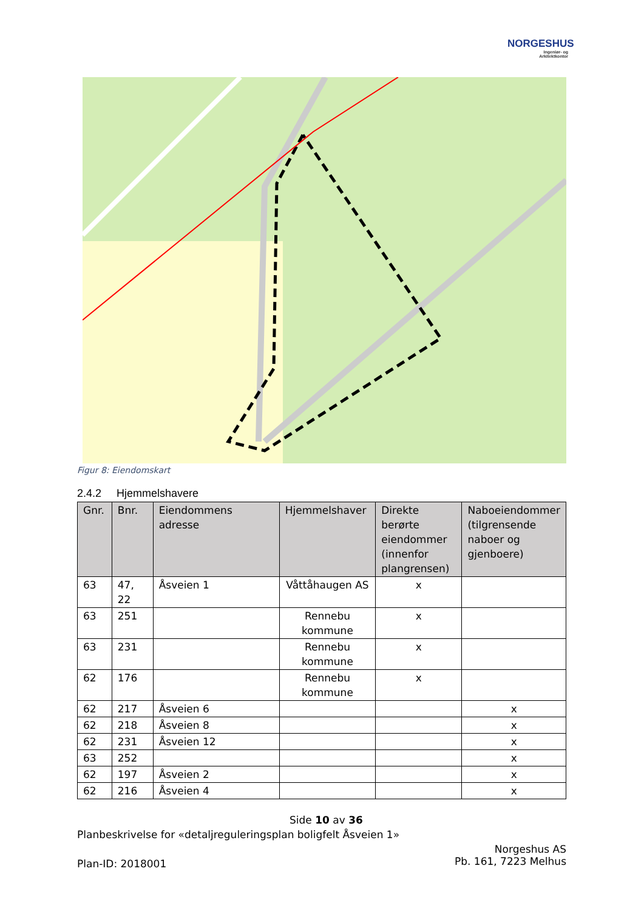NORGESHUS
Ingeniør- og
Arkitektkontor
Figur 8: Eiendomskart
2.4.2 Hjemmelshavere
| Gnr. | Bnr. | Eiendommens adresse | Hjemmelshaver | Direkte berørte eiendommer (innenfor plangrensen) | Naboeiendommer (tilgrensende naboer og gjenboere) |
| --- | --- | --- | --- | --- | --- |
| 63 | 47, 22 | Åsveien 1 | Våttåhaugen AS | x | |
| 63 | 251 | | Rennebu kommune | x | |
| 63 | 231 | | Rennebu kommune | x | |
| 62 | 176 | | Rennebu kommune | x | |
| 62 | 217 | Åsveien 6 | | | x |
| 62 | 218 | Åsveien 8 | | | x |
| 62 | 231 | Åsveien 12 | | | x |
| 63 | 252 | | | | x |
| 62 | 197 | Åsveien 2 | | | x |
| 62 | 216 | Åsveien 4 | | | x |
Side 10 av 36
Planbeskrivelse for «detaljreguleringsplan boligfelt Åsveien 1»
Norgeshus AS
Pb. 161, 7223 Melhus
Plan-ID: 2018001